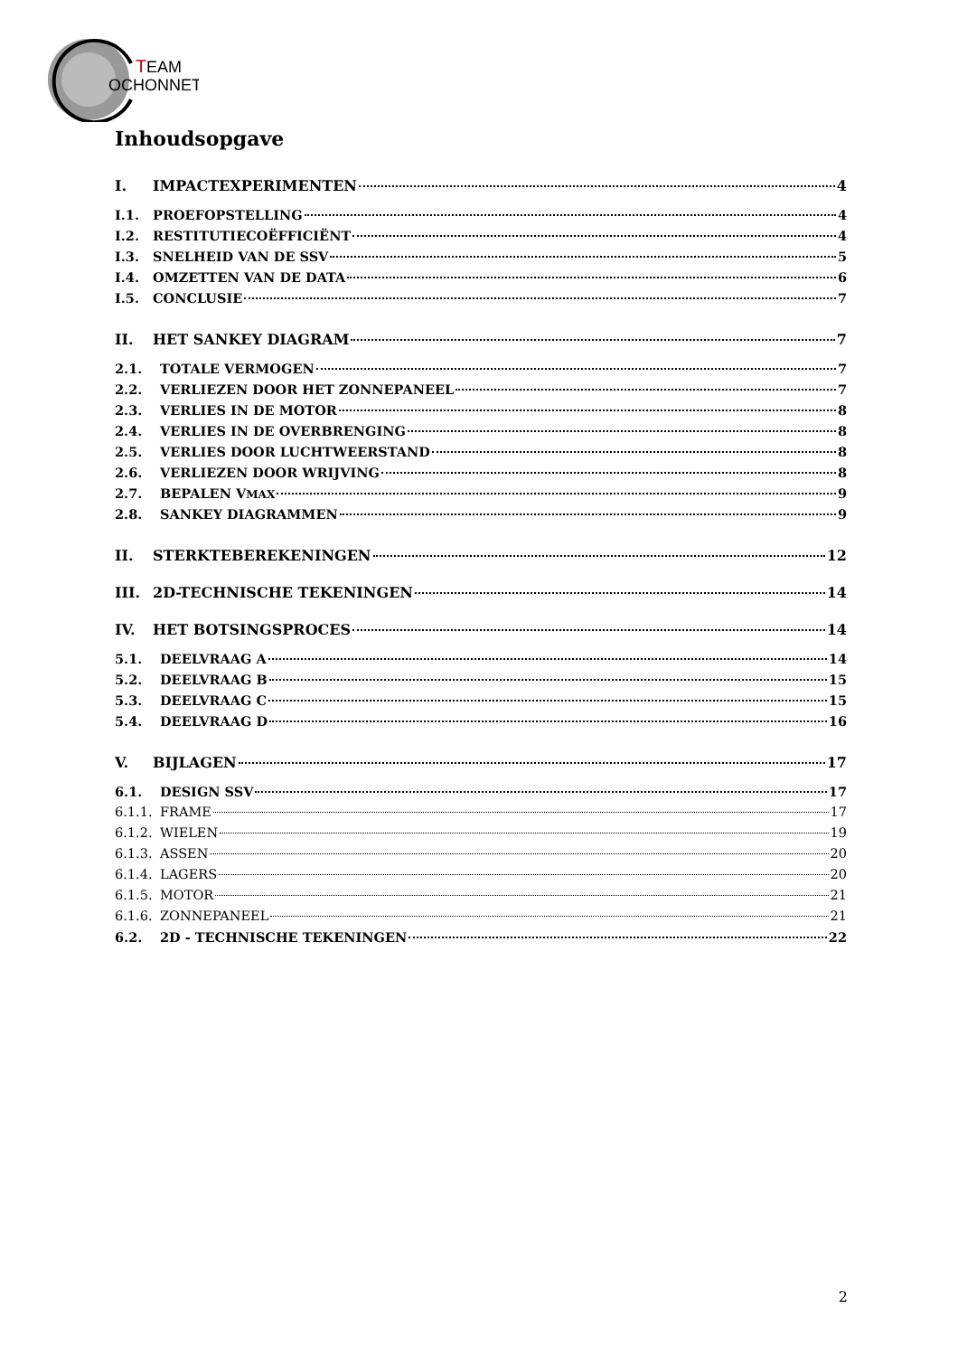T
EAM
OCHONNET
Inhoudsopgave
I. IMPACTEXPERIMENTEN 4
I.1. PROEFOPSTELLING 4
I.2. RESTITUTIECOËFFICIËNT 4
I.3. SNELHEID VAN DE SSV 5
I.4. OMZETTEN VAN DE DATA 6
I.5. CONCLUSIE 7
II. HET SANKEY DIAGRAM 7
2.1. TOTALE VERMOGEN 7
2.2. VERLIEZEN DOOR HET ZONNEPANEEL 7
2.3. VERLIES IN DE MOTOR 8
2.4. VERLIES IN DE OVERBRENGING 8
2.5. VERLIES DOOR LUCHTWEERSTAND 8
2.6. VERLIEZEN DOOR WRIJVING 8
2.7. BEPALEN V<sub>MAX</sub> 9
2.8. SANKEY DIAGRAMMEN 9
II. STERKTEBEREKENINGEN 12
III. 2D-TECHNISCHE TEKENINGEN 14
IV. HET BOTSINGSPROCES 14
5.1. DEELVRAAG A 14
5.2. DEELVRAAG B 15
5.3. DEELVRAAG C 15
5.4. DEELVRAAG D 16
V. BIJLAGEN 17
6.1. DESIGN SSV 17
6.1.1. FRAME 17
6.1.2. WIELEN 19
6.1.3. ASSEN 20
6.1.4. LAGERS 20
6.1.5. MOTOR 21
6.1.6. ZONNEPANEEL 21
6.2. 2D - TECHNISCHE TEKENINGEN 22
2